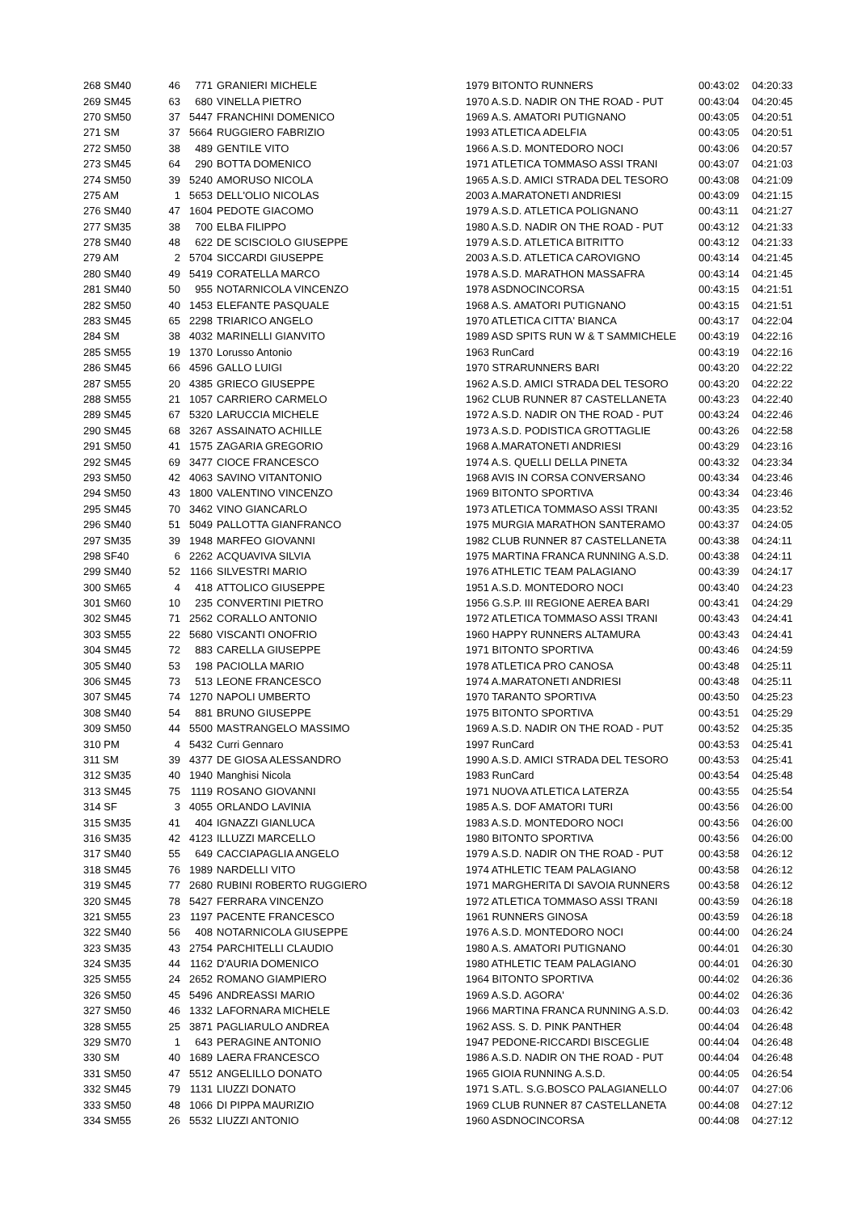| 268 SM40 | 46 | 771 | GRANIERI MICHELE | 1979 BITONTO RUNNERS | 00:43:02 | 04:20:33 |
| 269 SM45 | 63 | 680 | VINELLA PIETRO | 1970 A.S.D. NADIR ON THE ROAD - PUT | 00:43:04 | 04:20:45 |
| 270 SM50 | 37 | 5447 | FRANCHINI DOMENICO | 1969 A.S. AMATORI PUTIGNANO | 00:43:05 | 04:20:51 |
| 271 SM | 37 | 5664 | RUGGIERO FABRIZIO | 1993 ATLETICA ADELFIA | 00:43:05 | 04:20:51 |
| 272 SM50 | 38 | 489 | GENTILE VITO | 1966 A.S.D. MONTEDORO NOCI | 00:43:06 | 04:20:57 |
| 273 SM45 | 64 | 290 | BOTTA DOMENICO | 1971 ATLETICA TOMMASO ASSI TRANI | 00:43:07 | 04:21:03 |
| 274 SM50 | 39 | 5240 | AMORUSO NICOLA | 1965 A.S.D. AMICI STRADA DEL TESORO | 00:43:08 | 04:21:09 |
| 275 AM | 1 | 5653 | DELL'OLIO NICOLAS | 2003 A.MARATONETI ANDRIESI | 00:43:09 | 04:21:15 |
| 276 SM40 | 47 | 1604 | PEDOTE GIACOMO | 1979 A.S.D. ATLETICA POLIGNANO | 00:43:11 | 04:21:27 |
| 277 SM35 | 38 | 700 | ELBA FILIPPO | 1980 A.S.D. NADIR ON THE ROAD - PUT | 00:43:12 | 04:21:33 |
| 278 SM40 | 48 | 622 | DE SCISCIOLO GIUSEPPE | 1979 A.S.D. ATLETICA BITRITTO | 00:43:12 | 04:21:33 |
| 279 AM | 2 | 5704 | SICCARDI GIUSEPPE | 2003 A.S.D. ATLETICA CAROVIGNO | 00:43:14 | 04:21:45 |
| 280 SM40 | 49 | 5419 | CORATELLA MARCO | 1978 A.S.D. MARATHON MASSAFRA | 00:43:14 | 04:21:45 |
| 281 SM40 | 50 | 955 | NOTARNICOLA VINCENZO | 1978 ASDNOCINCORSA | 00:43:15 | 04:21:51 |
| 282 SM50 | 40 | 1453 | ELEFANTE PASQUALE | 1968 A.S. AMATORI PUTIGNANO | 00:43:15 | 04:21:51 |
| 283 SM45 | 65 | 2298 | TRIARICO ANGELO | 1970 ATLETICA CITTA' BIANCA | 00:43:17 | 04:22:04 |
| 284 SM | 38 | 4032 | MARINELLI GIANVITO | 1989 ASD SPITS RUN W & T SAMMICHELE | 00:43:19 | 04:22:16 |
| 285 SM55 | 19 | 1370 | Lorusso Antonio | 1963 RunCard | 00:43:19 | 04:22:16 |
| 286 SM45 | 66 | 4596 | GALLO LUIGI | 1970 STRARUNNERS BARI | 00:43:20 | 04:22:22 |
| 287 SM55 | 20 | 4385 | GRIECO GIUSEPPE | 1962 A.S.D. AMICI STRADA DEL TESORO | 00:43:20 | 04:22:22 |
| 288 SM55 | 21 | 1057 | CARRIERO CARMELO | 1962 CLUB RUNNER 87 CASTELLANETA | 00:43:23 | 04:22:40 |
| 289 SM45 | 67 | 5320 | LARUCCIA MICHELE | 1972 A.S.D. NADIR ON THE ROAD - PUT | 00:43:24 | 04:22:46 |
| 290 SM45 | 68 | 3267 | ASSAINATO ACHILLE | 1973 A.S.D. PODISTICA GROTTAGLIE | 00:43:26 | 04:22:58 |
| 291 SM50 | 41 | 1575 | ZAGARIA GREGORIO | 1968 A.MARATONETI ANDRIESI | 00:43:29 | 04:23:16 |
| 292 SM45 | 69 | 3477 | CIOCE FRANCESCO | 1974 A.S. QUELLI DELLA PINETA | 00:43:32 | 04:23:34 |
| 293 SM50 | 42 | 4063 | SAVINO VITANTONIO | 1968 AVIS IN CORSA CONVERSANO | 00:43:34 | 04:23:46 |
| 294 SM50 | 43 | 1800 | VALENTINO VINCENZO | 1969 BITONTO SPORTIVA | 00:43:34 | 04:23:46 |
| 295 SM45 | 70 | 3462 | VINO GIANCARLO | 1973 ATLETICA TOMMASO ASSI TRANI | 00:43:35 | 04:23:52 |
| 296 SM40 | 51 | 5049 | PALLOTTA GIANFRANCO | 1975 MURGIA MARATHON SANTERAMO | 00:43:37 | 04:24:05 |
| 297 SM35 | 39 | 1948 | MARFEO GIOVANNI | 1982 CLUB RUNNER 87 CASTELLANETA | 00:43:38 | 04:24:11 |
| 298 SF40 | 6 | 2262 | ACQUAVIVA SILVIA | 1975 MARTINA FRANCA RUNNING A.S.D. | 00:43:38 | 04:24:11 |
| 299 SM40 | 52 | 1166 | SILVESTRI MARIO | 1976 ATHLETIC TEAM PALAGIANO | 00:43:39 | 04:24:17 |
| 300 SM65 | 4 | 418 | ATTOLICO GIUSEPPE | 1951 A.S.D. MONTEDORO NOCI | 00:43:40 | 04:24:23 |
| 301 SM60 | 10 | 235 | CONVERTINI PIETRO | 1956 G.S.P. III REGIONE AEREA BARI | 00:43:41 | 04:24:29 |
| 302 SM45 | 71 | 2562 | CORALLO ANTONIO | 1972 ATLETICA TOMMASO ASSI TRANI | 00:43:43 | 04:24:41 |
| 303 SM55 | 22 | 5680 | VISCANTI ONOFRIO | 1960 HAPPY RUNNERS ALTAMURA | 00:43:43 | 04:24:41 |
| 304 SM45 | 72 | 883 | CARELLA GIUSEPPE | 1971 BITONTO SPORTIVA | 00:43:46 | 04:24:59 |
| 305 SM40 | 53 | 198 | PACIOLLA MARIO | 1978 ATLETICA PRO CANOSA | 00:43:48 | 04:25:11 |
| 306 SM45 | 73 | 513 | LEONE FRANCESCO | 1974 A.MARATONETI ANDRIESI | 00:43:48 | 04:25:11 |
| 307 SM45 | 74 | 1270 | NAPOLI UMBERTO | 1970 TARANTO SPORTIVA | 00:43:50 | 04:25:23 |
| 308 SM40 | 54 | 881 | BRUNO GIUSEPPE | 1975 BITONTO SPORTIVA | 00:43:51 | 04:25:29 |
| 309 SM50 | 44 | 5500 | MASTRANGELO MASSIMO | 1969 A.S.D. NADIR ON THE ROAD - PUT | 00:43:52 | 04:25:35 |
| 310 PM | 4 | 5432 | Curri Gennaro | 1997 RunCard | 00:43:53 | 04:25:41 |
| 311 SM | 39 | 4377 | DE GIOSA ALESSANDRO | 1990 A.S.D. AMICI STRADA DEL TESORO | 00:43:53 | 04:25:41 |
| 312 SM35 | 40 | 1940 | Manghisi Nicola | 1983 RunCard | 00:43:54 | 04:25:48 |
| 313 SM45 | 75 | 1119 | ROSANO GIOVANNI | 1971 NUOVA ATLETICA LATERZA | 00:43:55 | 04:25:54 |
| 314 SF | 3 | 4055 | ORLANDO LAVINIA | 1985 A.S. DOF AMATORI TURI | 00:43:56 | 04:26:00 |
| 315 SM35 | 41 | 404 | IGNAZZI GIANLUCA | 1983 A.S.D. MONTEDORO NOCI | 00:43:56 | 04:26:00 |
| 316 SM35 | 42 | 4123 | ILLUZZI MARCELLO | 1980 BITONTO SPORTIVA | 00:43:56 | 04:26:00 |
| 317 SM40 | 55 | 649 | CACCIAPAGLIA ANGELO | 1979 A.S.D. NADIR ON THE ROAD - PUT | 00:43:58 | 04:26:12 |
| 318 SM45 | 76 | 1989 | NARDELLI VITO | 1974 ATHLETIC TEAM PALAGIANO | 00:43:58 | 04:26:12 |
| 319 SM45 | 77 | 2680 | RUBINI ROBERTO RUGGIERO | 1971 MARGHERITA DI SAVOIA RUNNERS | 00:43:58 | 04:26:12 |
| 320 SM45 | 78 | 5427 | FERRARA VINCENZO | 1972 ATLETICA TOMMASO ASSI TRANI | 00:43:59 | 04:26:18 |
| 321 SM55 | 23 | 1197 | PACENTE FRANCESCO | 1961 RUNNERS GINOSA | 00:43:59 | 04:26:18 |
| 322 SM40 | 56 | 408 | NOTARNICOLA GIUSEPPE | 1976 A.S.D. MONTEDORO NOCI | 00:44:00 | 04:26:24 |
| 323 SM35 | 43 | 2754 | PARCHITELLI CLAUDIO | 1980 A.S. AMATORI PUTIGNANO | 00:44:01 | 04:26:30 |
| 324 SM35 | 44 | 1162 | D'AURIA DOMENICO | 1980 ATHLETIC TEAM PALAGIANO | 00:44:01 | 04:26:30 |
| 325 SM55 | 24 | 2652 | ROMANO GIAMPIERO | 1964 BITONTO SPORTIVA | 00:44:02 | 04:26:36 |
| 326 SM50 | 45 | 5496 | ANDREASSI MARIO | 1969 A.S.D. AGORA' | 00:44:02 | 04:26:36 |
| 327 SM50 | 46 | 1332 | LAFORNARA MICHELE | 1966 MARTINA FRANCA RUNNING A.S.D. | 00:44:03 | 04:26:42 |
| 328 SM55 | 25 | 3871 | PAGLIARULO ANDREA | 1962 ASS. S. D. PINK PANTHER | 00:44:04 | 04:26:48 |
| 329 SM70 | 1 | 643 | PERAGINE ANTONIO | 1947 PEDONE-RICCARDI BISCEGLIE | 00:44:04 | 04:26:48 |
| 330 SM | 40 | 1689 | LAERA FRANCESCO | 1986 A.S.D. NADIR ON THE ROAD - PUT | 00:44:04 | 04:26:48 |
| 331 SM50 | 47 | 5512 | ANGELILLO DONATO | 1965 GIOIA RUNNING A.S.D. | 00:44:05 | 04:26:54 |
| 332 SM45 | 79 | 1131 | LIUZZI DONATO | 1971 S.ATL. S.G.BOSCO PALAGIANELLO | 00:44:07 | 04:27:06 |
| 333 SM50 | 48 | 1066 | DI PIPPA MAURIZIO | 1969 CLUB RUNNER 87 CASTELLANETA | 00:44:08 | 04:27:12 |
| 334 SM55 | 26 | 5532 | LIUZZI ANTONIO | 1960 ASDNOCINCORSA | 00:44:08 | 04:27:12 |